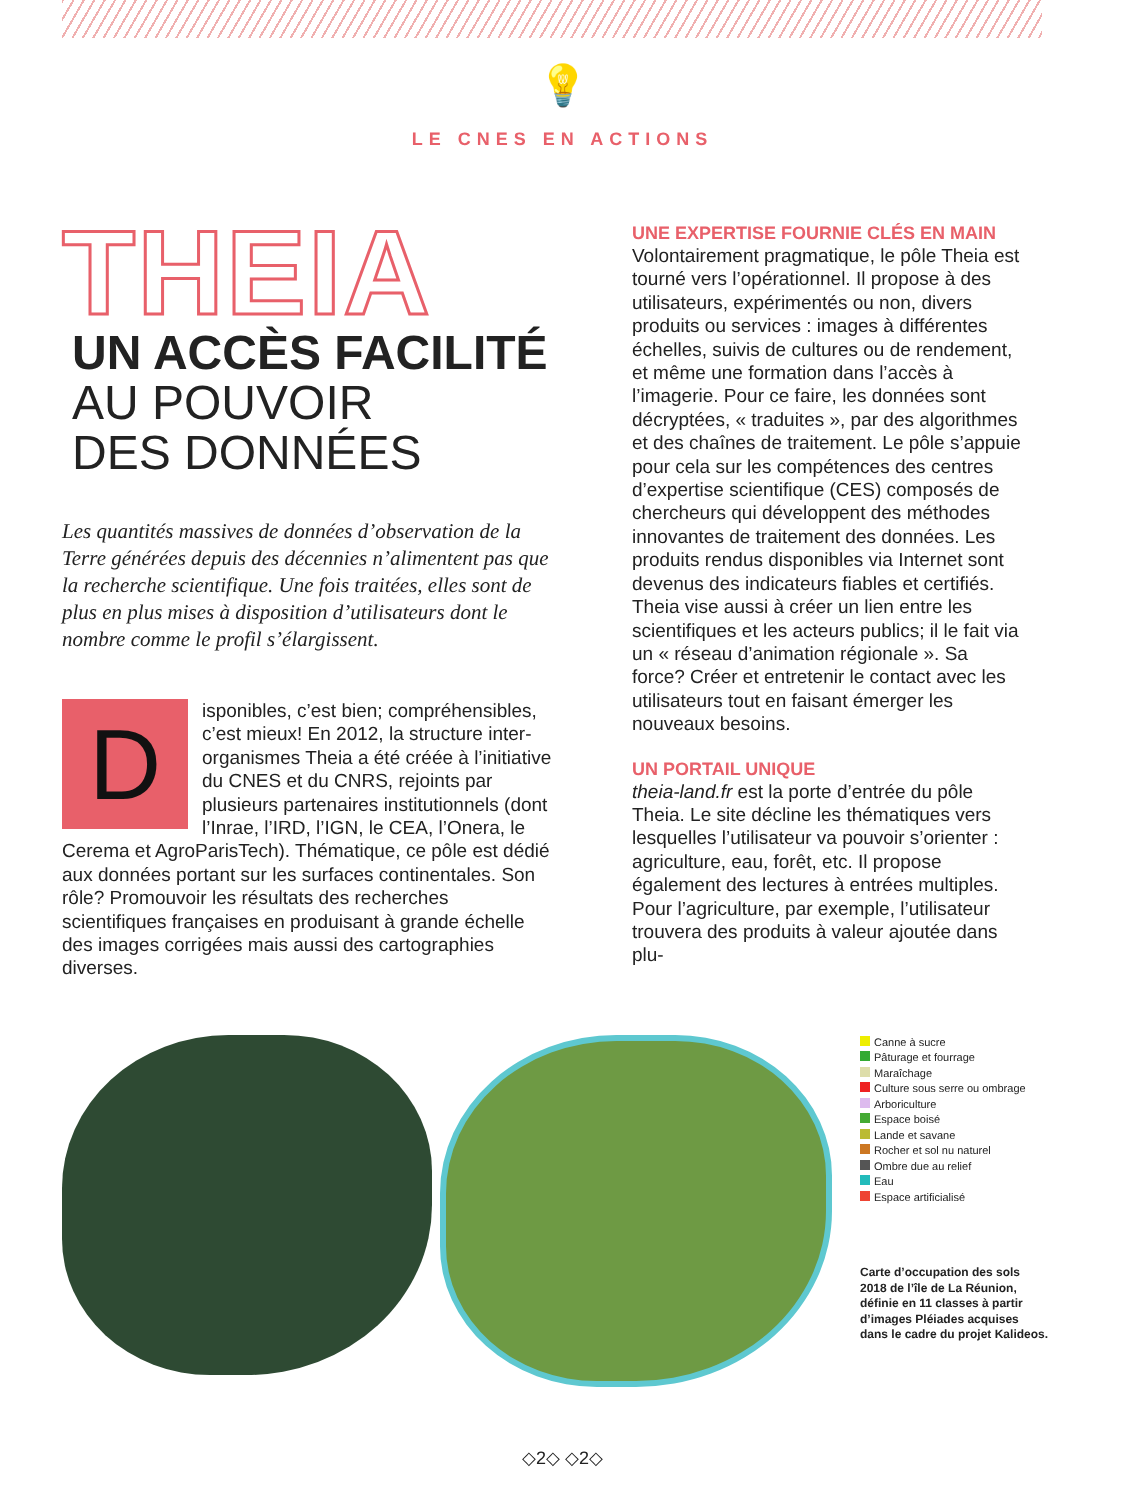💡
LE CNES EN ACTIONS
THEIA
UN ACCÈS FACILITÉ
AU POUVOIR
DES DONNÉES
Les quantités massives de données d’observation de la Terre générées depuis des décennies n’alimentent pas que la recherche scientifique. Une fois traitées, elles sont de plus en plus mises à disposition d’utilisateurs dont le nombre comme le profil s’élargissent.
D
isponibles, c’est bien; compréhensibles, c’est mieux! En 2012, la structure inter-organismes Theia a été créée à l’initiative du CNES et du CNRS, rejoints par plusieurs partenaires institutionnels (dont l’Inrae, l’IRD, l’IGN, le CEA, l’Onera, le Cerema et AgroParisTech). Thématique, ce pôle est dédié aux données portant sur les surfaces continentales. Son rôle? Promouvoir les résultats des recherches scientifiques françaises en produisant à grande échelle des images corrigées mais aussi des cartographies diverses.
UNE EXPERTISE FOURNIE CLÉS EN MAIN
Volontairement pragmatique, le pôle Theia est tourné vers l’opérationnel. Il propose à des utilisateurs, expérimentés ou non, divers produits ou services : images à différentes échelles, suivis de cultures ou de rendement, et même une formation dans l’accès à l’imagerie. Pour ce faire, les données sont décryptées, « traduites », par des algorithmes et des chaînes de traitement. Le pôle s’appuie pour cela sur les compétences des centres d’expertise scientifique (CES) composés de chercheurs qui développent des méthodes innovantes de traitement des données. Les produits rendus disponibles via Internet sont devenus des indicateurs fiables et certifiés. Theia vise aussi à créer un lien entre les scientifiques et les acteurs publics; il le fait via un « réseau d’animation régionale ». Sa force? Créer et entretenir le contact avec les utilisateurs tout en faisant émerger les nouveaux besoins.
UN PORTAIL UNIQUE
theia-land.fr est la porte d’entrée du pôle Theia. Le site décline les thématiques vers lesquelles l’utilisateur va pouvoir s’orienter : agriculture, eau, forêt, etc. Il propose également des lectures à entrées multiples. Pour l’agriculture, par exemple, l’utilisateur trouvera des produits à valeur ajoutée dans plu-
Canne à sucre
Pâturage et fourrage
Maraîchage
Culture sous serre ou ombrage
Arboriculture
Espace boisé
Lande et savane
Rocher et sol nu naturel
Ombre due au relief
Eau
Espace artificialisé
Carte d’occupation des sols 2018 de l’île de La Réunion, définie en 11 classes à partir d’images Pléiades acquises dans le cadre du projet Kalideos.
◇2◇ ◇2◇